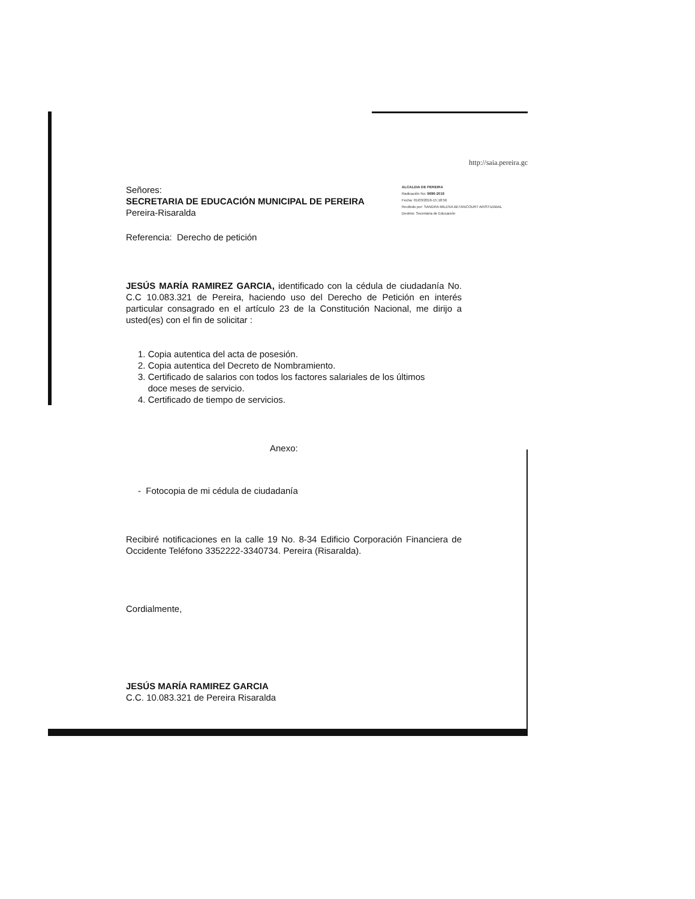http://saia.pereira.gc
Señores:
SECRETARIA DE EDUCACIÓN MUNICIPAL DE PEREIRA
Pereira-Risaralda
ALCALDIA DE PEREIRA
Radicación No: 9696-2016
Fecha: 01/03/2016-15:18:56
Recibido por: SANDRA MILENA BETANCOURT ARISTIZABAL
Destino: Secretaria de Educación
Referencia: Derecho de petición
JESÚS MARÍA RAMIREZ GARCIA, identificado con la cédula de ciudadanía No. C.C 10.083.321 de Pereira, haciendo uso del Derecho de Petición en interés particular consagrado en el artículo 23 de la Constitución Nacional, me dirijo a usted(es) con el fin de solicitar :
1. Copia autentica del acta de posesión.
2. Copia autentica del Decreto de Nombramiento.
3. Certificado de salarios con todos los factores salariales de los últimos
doce meses de servicio.
4. Certificado de tiempo de servicios.
Anexo:
- Fotocopia de mi cédula de ciudadanía
Recibiré notificaciones en la calle 19 No. 8-34 Edificio Corporación Financiera de Occidente Teléfono 3352222-3340734. Pereira (Risaralda).
Cordialmente,
JESÚS MARÍA RAMIREZ GARCIA
C.C. 10.083.321 de Pereira Risaralda